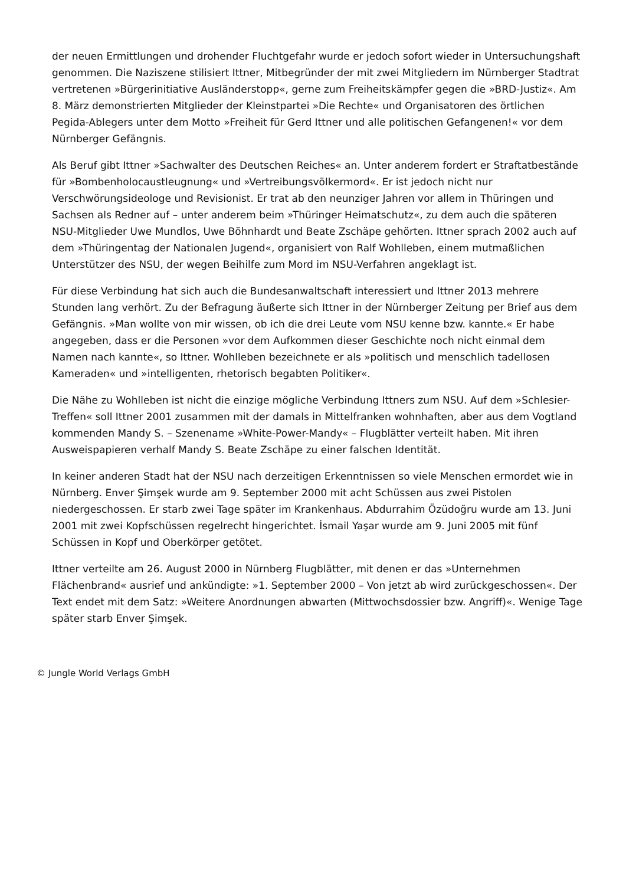der neuen Ermittlungen und drohender Fluchtgefahr wurde er jedoch sofort wieder in Untersuchungshaft genommen. Die Naziszene stilisiert Ittner, Mitbegründer der mit zwei Mitgliedern im Nürnberger Stadtrat vertretenen »Bürgerinitiative Ausländerstopp«, gerne zum Freiheitskämpfer gegen die »BRD-Justiz«. Am 8. März demonstrierten Mitglieder der Kleinstpartei »Die Rechte« und Organisatoren des örtlichen Pegida-Ablegers unter dem Motto »Freiheit für Gerd Ittner und alle politischen Gefangenen!« vor dem Nürnberger Gefängnis.
Als Beruf gibt Ittner »Sachwalter des Deutschen Reiches« an. Unter anderem fordert er Straftatbestände für »Bombenholocaustleugnung« und »Vertreibungsvölkermord«. Er ist jedoch nicht nur Verschwörungsideologe und Revisionist. Er trat ab den neunziger Jahren vor allem in Thüringen und Sachsen als Redner auf – unter anderem beim »Thüringer Heimatschutz«, zu dem auch die späteren NSU-Mitglieder Uwe Mundlos, Uwe Böhnhardt und Beate Zschäpe gehörten. Ittner sprach 2002 auch auf dem »Thüringentag der Nationalen Jugend«, organisiert von Ralf Wohlleben, einem mutmaßlichen Unterstützer des NSU, der wegen Beihilfe zum Mord im NSU-Verfahren angeklagt ist.
Für diese Verbindung hat sich auch die Bundesanwaltschaft interessiert und Ittner 2013 mehrere Stunden lang verhört. Zu der Befragung äußerte sich Ittner in der Nürnberger Zeitung per Brief aus dem Gefängnis. »Man wollte von mir wissen, ob ich die drei Leute vom NSU kenne bzw. kannte.« Er habe angegeben, dass er die Personen »vor dem Aufkommen dieser Geschichte noch nicht einmal dem Namen nach kannte«, so Ittner. Wohlleben bezeichnete er als »politisch und menschlich tadellosen Kameraden« und »intelligenten, rhetorisch begabten Politiker«.
Die Nähe zu Wohlleben ist nicht die einzige mögliche Verbindung Ittners zum NSU. Auf dem »Schlesier-Treffen« soll Ittner 2001 zusammen mit der damals in Mittelfranken wohnhaften, aber aus dem Vogtland kommenden Mandy S. – Szenename »White-Power-Mandy« – Flugblätter verteilt haben. Mit ihren Ausweispapieren verhalf Mandy S. Beate Zschäpe zu einer falschen Identität.
In keiner anderen Stadt hat der NSU nach derzeitigen Erkenntnissen so viele Menschen ermordet wie in Nürnberg. Enver Şimşek wurde am 9. September 2000 mit acht Schüssen aus zwei Pistolen niedergeschossen. Er starb zwei Tage später im Krankenhaus. Abdurrahim Özüdoğru wurde am 13. Juni 2001 mit zwei Kopfschüssen regelrecht hingerichtet. İsmail Yaşar wurde am 9. Juni 2005 mit fünf Schüssen in Kopf und Oberkörper getötet.
Ittner verteilte am 26. August 2000 in Nürnberg Flugblätter, mit denen er das »Unternehmen Flächenbrand« ausrief und ankündigte: »1. September 2000 – Von jetzt ab wird zurückgeschossen«. Der Text endet mit dem Satz: »Weitere Anordnungen abwarten (Mittwochsdossier bzw. Angriff)«. Wenige Tage später starb Enver Şimşek.
© Jungle World Verlags GmbH